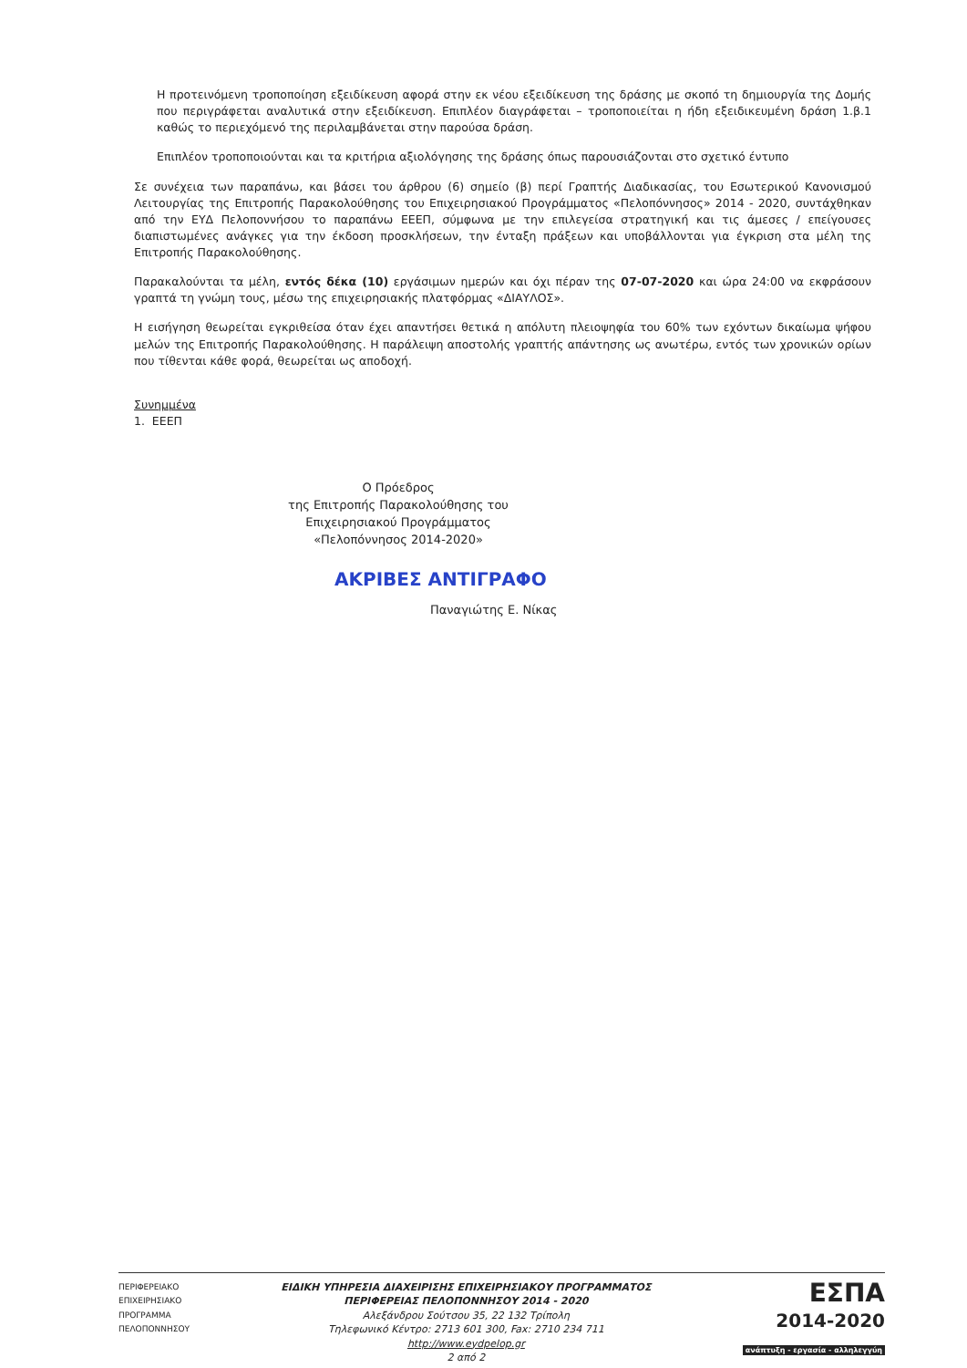Η προτεινόμενη τροποποίηση εξειδίκευση αφορά στην εκ νέου εξειδίκευση της δράσης με σκοπό τη δημιουργία της Δομής που περιγράφεται αναλυτικά στην εξειδίκευση. Επιπλέον διαγράφεται – τροποποιείται η ήδη εξειδικευμένη δράση 1.β.1 καθώς το περιεχόμενό της περιλαμβάνεται στην παρούσα δράση.
Επιπλέον τροποποιούνται και τα κριτήρια αξιολόγησης της δράσης όπως παρουσιάζονται στο σχετικό έντυπο
Σε συνέχεια των παραπάνω, και βάσει του άρθρου (6) σημείο (β) περί Γραπτής Διαδικασίας, του Εσωτερικού Κανονισμού Λειτουργίας της Επιτροπής Παρακολούθησης του Επιχειρησιακού Προγράμματος «Πελοπόννησος» 2014 - 2020, συντάχθηκαν από την ΕΥΔ Πελοποννήσου το παραπάνω ΕΕΕΠ, σύμφωνα με την επιλεγείσα στρατηγική και τις άμεσες / επείγουσες διαπιστωμένες ανάγκες για την έκδοση προσκλήσεων, την ένταξη πράξεων και υποβάλλονται για έγκριση στα μέλη της Επιτροπής Παρακολούθησης.
Παρακαλούνται τα μέλη, εντός δέκα (10) εργάσιμων ημερών και όχι πέραν της 07-07-2020 και ώρα 24:00 να εκφράσουν γραπτά τη γνώμη τους, μέσω της επιχειρησιακής πλατφόρμας «ΔΙΑΥΛΟΣ».
Η εισήγηση θεωρείται εγκριθείσα όταν έχει απαντήσει θετικά η απόλυτη πλειοψηφία του 60% των εχόντων δικαίωμα ψήφου μελών της Επιτροπής Παρακολούθησης. Η παράλειψη αποστολής γραπτής απάντησης ως ανωτέρω, εντός των χρονικών ορίων που τίθενται κάθε φορά, θεωρείται ως αποδοχή.
Συνημμένα
1. ΕΕΕΠ
Ο Πρόεδρος
της Επιτροπής Παρακολούθησης του
Επιχειρησιακού Προγράμματος
«Πελοπόννησος 2014-2020»
ΑΚΡΙΒΕΣ ΑΝΤΙΓΡΑΦΟ
Παναγιώτης Ε. Νίκας
ΠΕΡΙΦΕΡΕΙΑΚΟ
ΕΠΙΧΕΙΡΗΣΙΑΚΟ
ΠΡΟΓΡΑΜΜΑ
ΠΕΛΟΠΟΝΝΗΣΟΥ
ΕΙΔΙΚΗ ΥΠΗΡΕΣΙΑ ΔΙΑΧΕΙΡΙΣΗΣ ΕΠΙΧΕΙΡΗΣΙΑΚΟΥ ΠΡΟΓΡΑΜΜΑΤΟΣ
ΠΕΡΙΦΕΡΕΙΑΣ ΠΕΛΟΠΟΝΝΗΣΟΥ 2014 - 2020
Αλεξάνδρου Σούτσου 35, 22 132 Τρίπολη
Τηλεφωνικό Κέντρο: 2713 601 300, Fax: 2710 234 711
http://www.eydpelop.gr
2 από 2
ΕΣΠΑ
2014-2020
ανάπτυξη - εργασία - αλληλεγγύη